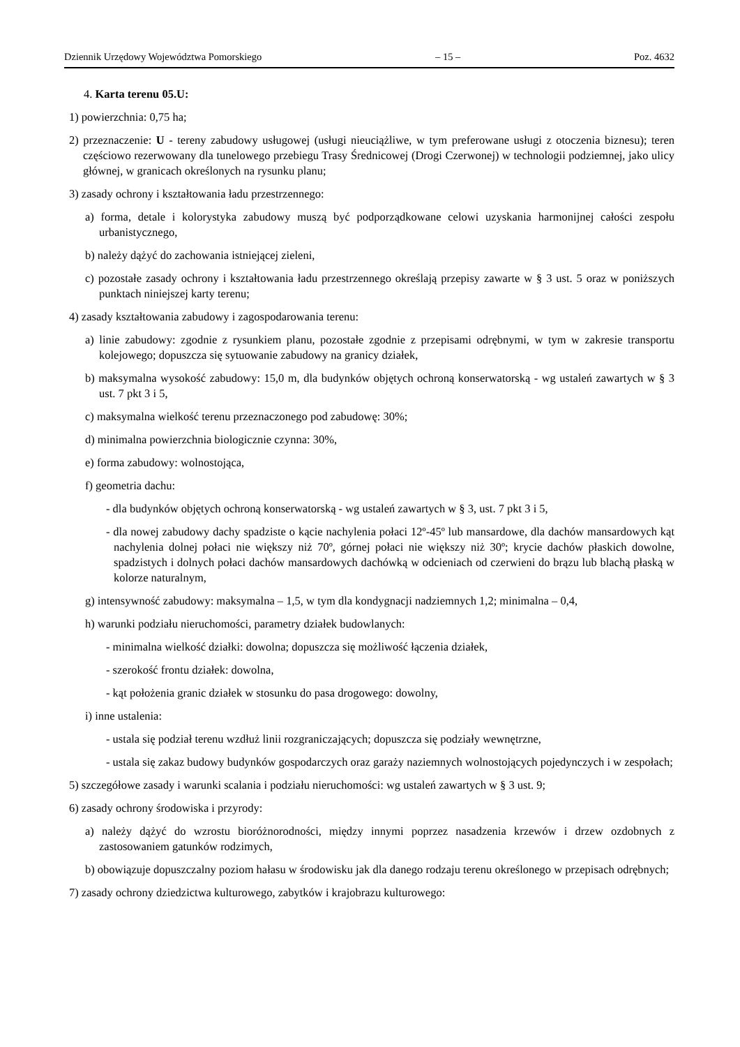Dziennik Urzędowy Województwa Pomorskiego – 15 – Poz. 4632
4. Karta terenu 05.U:
1) powierzchnia: 0,75 ha;
2) przeznaczenie: U - tereny zabudowy usługowej (usługi nieuciążliwe, w tym preferowane usługi z otoczenia biznesu); teren częściowo rezerwowany dla tunelowego przebiegu Trasy Średnicowej (Drogi Czerwonej) w technologii podziemnej, jako ulicy głównej, w granicach określonych na rysunku planu;
3) zasady ochrony i kształtowania ładu przestrzennego:
a) forma, detale i kolorystyka zabudowy muszą być podporządkowane celowi uzyskania harmonijnej całości zespołu urbanistycznego,
b) należy dążyć do zachowania istniejącej zieleni,
c) pozostałe zasady ochrony i kształtowania ładu przestrzennego określają przepisy zawarte w § 3 ust. 5 oraz w poniższych punktach niniejszej karty terenu;
4) zasady kształtowania zabudowy i zagospodarowania terenu:
a) linie zabudowy: zgodnie z rysunkiem planu, pozostałe zgodnie z przepisami odrębnymi, w tym w zakresie transportu kolejowego; dopuszcza się sytuowanie zabudowy na granicy działek,
b) maksymalna wysokość zabudowy: 15,0 m, dla budynków objętych ochroną konserwatorską - wg ustaleń zawartych w § 3 ust. 7 pkt 3 i 5,
c) maksymalna wielkość terenu przeznaczonego pod zabudowę: 30%;
d) minimalna powierzchnia biologicznie czynna: 30%,
e) forma zabudowy: wolnostojąca,
f) geometria dachu:
- dla budynków objętych ochroną konserwatorską - wg ustaleń zawartych w § 3, ust. 7 pkt 3 i 5,
- dla nowej zabudowy dachy spadziste o kącie nachylenia połaci 12º-45º lub mansardowe, dla dachów mansardowych kąt nachylenia dolnej połaci nie większy niż 70º, górnej połaci nie większy niż 30º; krycie dachów płaskich dowolne, spadzistych i dolnych połaci dachów mansardowych dachówką w odcieniach od czerwieni do brązu lub blachą płaską w kolorze naturalnym,
g) intensywność zabudowy: maksymalna – 1,5, w tym dla kondygnacji nadziemnych 1,2; minimalna – 0,4,
h) warunki podziału nieruchomości, parametry działek budowlanych:
- minimalna wielkość działki: dowolna; dopuszcza się możliwość łączenia działek,
- szerokość frontu działek: dowolna,
- kąt położenia granic działek w stosunku do pasa drogowego: dowolny,
i) inne ustalenia:
- ustala się podział terenu wzdłuż linii rozgraniczających; dopuszcza się podziały wewnętrzne,
- ustala się zakaz budowy budynków gospodarczych oraz garaży naziemnych wolnostojących pojedynczych i w zespołach;
5) szczegółowe zasady i warunki scalania i podziału nieruchomości: wg ustaleń zawartych w § 3 ust. 9;
6) zasady ochrony środowiska i przyrody:
a) należy dążyć do wzrostu bioróżnorodności, między innymi poprzez nasadzenia krzewów i drzew ozdobnych z zastosowaniem gatunków rodzimych,
b) obowiązuje dopuszczalny poziom hałasu w środowisku jak dla danego rodzaju terenu określonego w przepisach odrębnych;
7) zasady ochrony dziedzictwa kulturowego, zabytków i krajobrazu kulturowego: